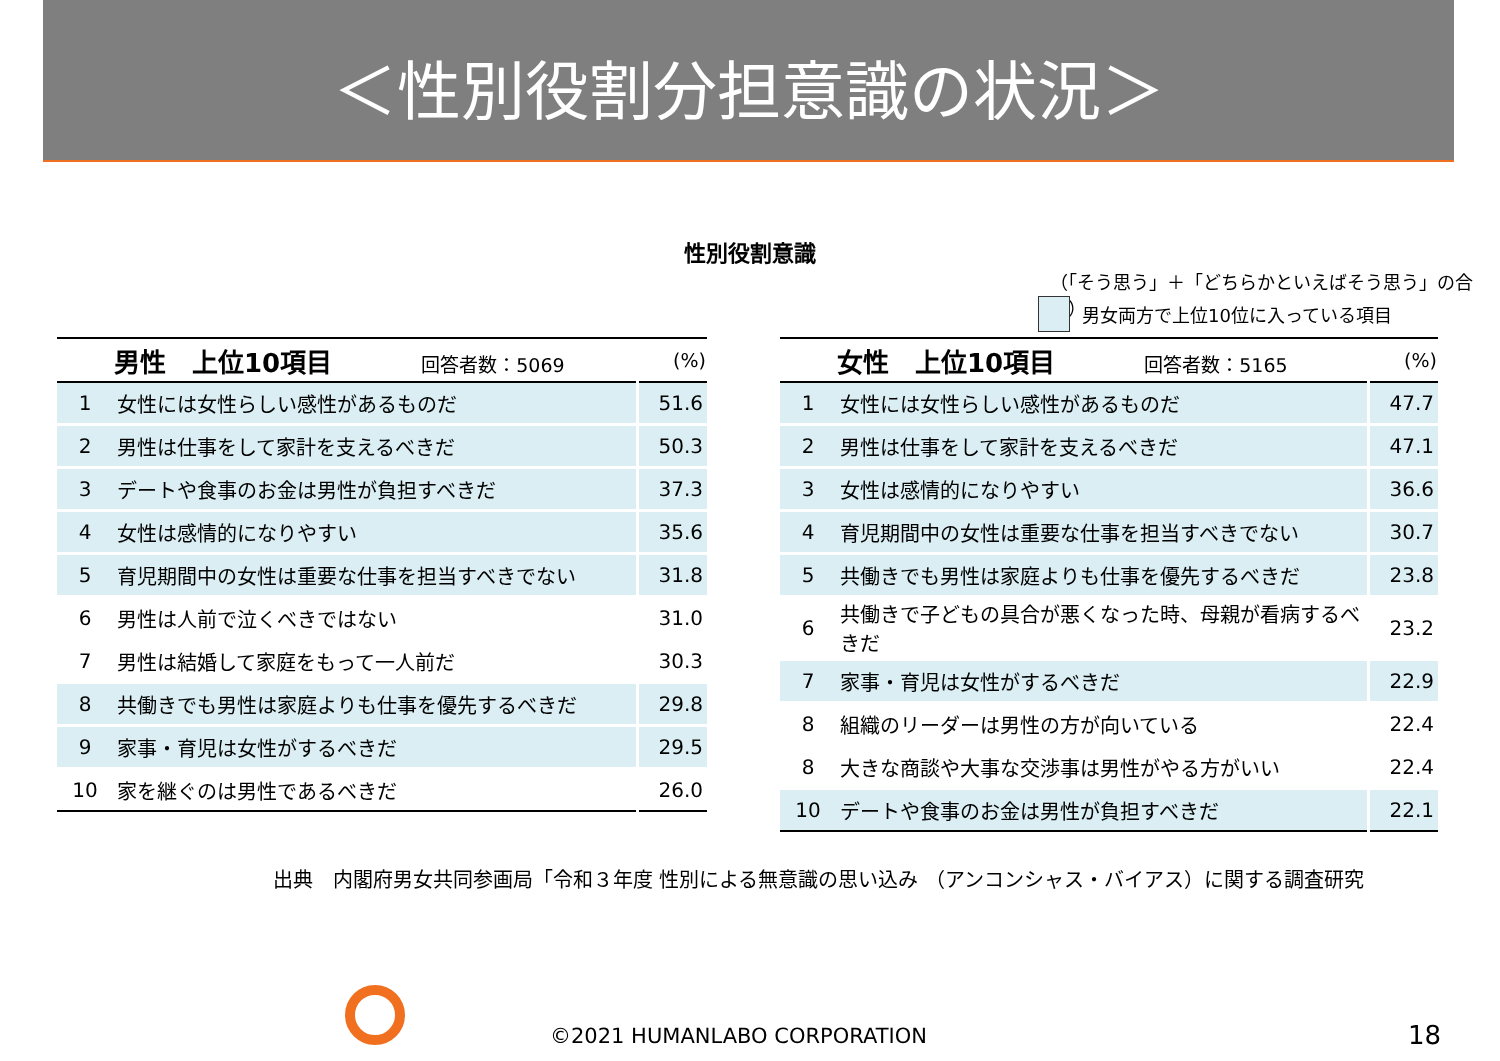＜性別役割分担意識の状況＞
性別役割意識
（「そう思う」＋「どちらかといえばそう思う」の合計）
男女両方で上位10位に入っている項目
| | 男性 上位10項目 回答者数：5069 | (%) |
| --- | --- | --- |
| 1 | 女性には女性らしい感性があるものだ | 51.6 |
| 2 | 男性は仕事をして家計を支えるべきだ | 50.3 |
| 3 | デートや食事のお金は男性が負担すべきだ | 37.3 |
| 4 | 女性は感情的になりやすい | 35.6 |
| 5 | 育児期間中の女性は重要な仕事を担当すべきでない | 31.8 |
| 6 | 男性は人前で泣くべきではない | 31.0 |
| 7 | 男性は結婚して家庭をもって一人前だ | 30.3 |
| 8 | 共働きでも男性は家庭よりも仕事を優先するべきだ | 29.8 |
| 9 | 家事・育児は女性がするべきだ | 29.5 |
| 10 | 家を継ぐのは男性であるべきだ | 26.0 |
| | 女性 上位10項目 回答者数：5165 | (%) |
| --- | --- | --- |
| 1 | 女性には女性らしい感性があるものだ | 47.7 |
| 2 | 男性は仕事をして家計を支えるべきだ | 47.1 |
| 3 | 女性は感情的になりやすい | 36.6 |
| 4 | 育児期間中の女性は重要な仕事を担当すべきでない | 30.7 |
| 5 | 共働きでも男性は家庭よりも仕事を優先するべきだ | 23.8 |
| 6 | 共働きで子どもの具合が悪くなった時、母親が看病するべきだ | 23.2 |
| 7 | 家事・育児は女性がするべきだ | 22.9 |
| 8 | 組織のリーダーは男性の方が向いている | 22.4 |
| 8 | 大きな商談や大事な交渉事は男性がやる方がいい | 22.4 |
| 10 | デートや食事のお金は男性が負担すべきだ | 22.1 |
出典　内閣府男女共同参画局「令和３年度 性別による無意識の思い込み （アンコンシャス・バイアス）に関する調査研究
©2021 HUMANLABO CORPORATION 18